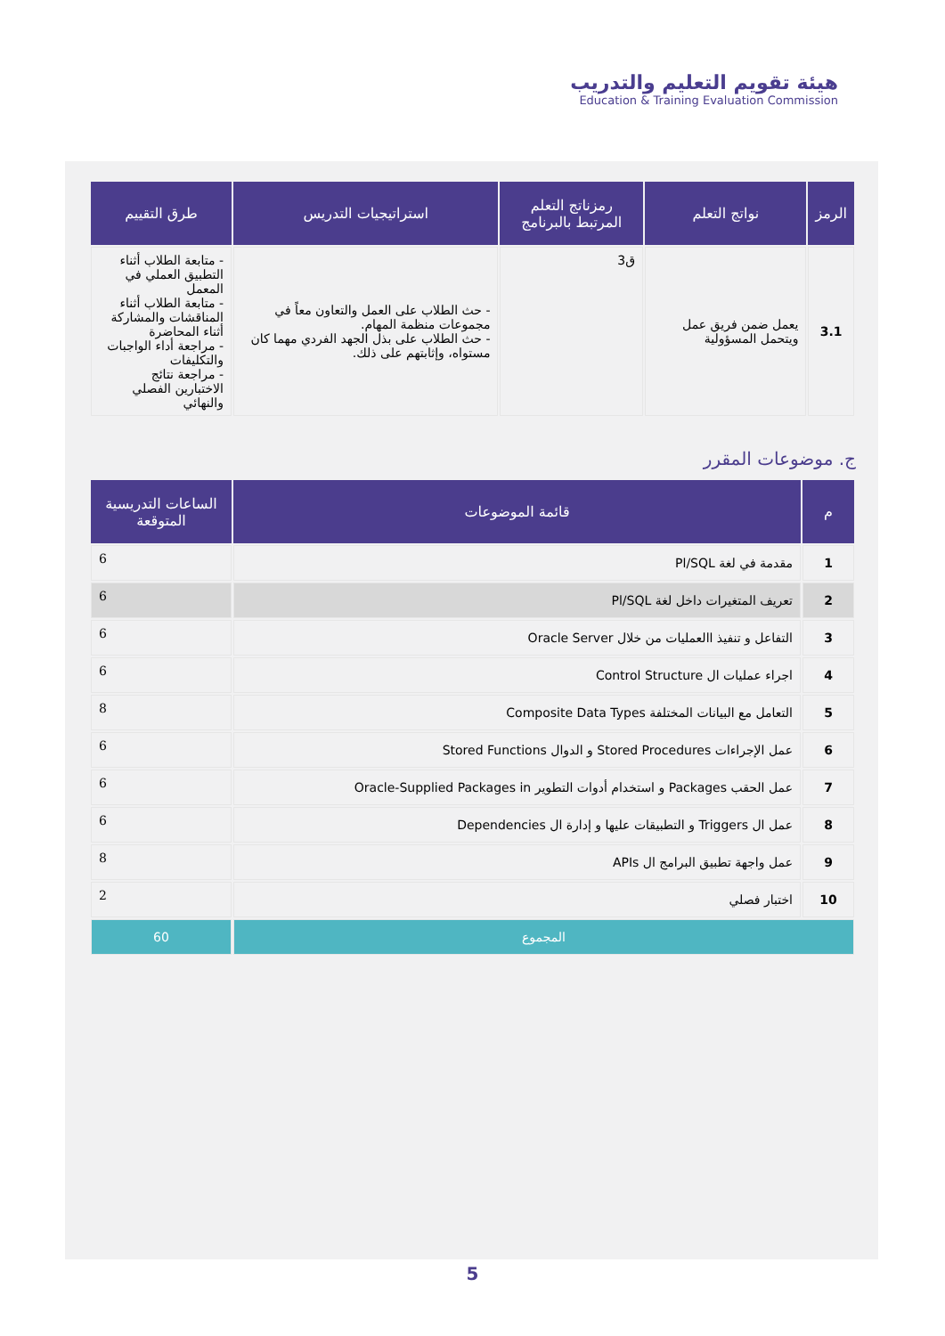هيئة تقويم التعليم والتدريب
Education & Training Evaluation Commission
| الرمز | نواتج التعلم | رمزناتج التعلم المرتبط بالبرنامج | استراتيجيات التدريس | طرق التقييم |
| --- | --- | --- | --- | --- |
| 3.1 | يعمل ضمن فريق عمل ويتحمل المسؤولية | ق3 | - حث الطلاب على العمل والتعاون معاً في مجموعات منظمة المهام. - حث الطلاب على بذل الجهد الفردي مهما كان مستواه، وإثابتهم على ذلك. | - متابعة الطلاب أثناء التطبيق العملي في المعمل - متابعة الطلاب أثناء المناقشات والمشاركة أثناء المحاضرة - مراجعة أداء الواجبات والتكليفات - مراجعة نتائج الاختبارين الفصلي والنهائي |
ج. موضوعات المقرر
| م | قائمة الموضوعات | الساعات التدريسية المتوقعة |
| --- | --- | --- |
| 1 | مقدمة في لغة Pl/SQL | 6 |
| 2 | تعريف المتغيرات داخل لغة Pl/SQL | 6 |
| 3 | التفاعل و تنفيذ االعمليات من خلال Oracle Server | 6 |
| 4 | اجراء عمليات ال Control Structure | 6 |
| 5 | التعامل مع البيانات المختلفة Composite Data Types | 8 |
| 6 | عمل الإجراءات Stored Procedures و الدوال Stored Functions | 6 |
| 7 | عمل الحقب Packages و استخدام أدوات التطوير Oracle-Supplied Packages in | 6 |
| 8 | عمل ال Triggers و التطبيقات عليها و إدارة ال Dependencies | 6 |
| 9 | عمل واجهة تطبيق البرامج ال APIs | 8 |
| 10 | اختبار فصلي | 2 |
| المجموع | | 60 |
5